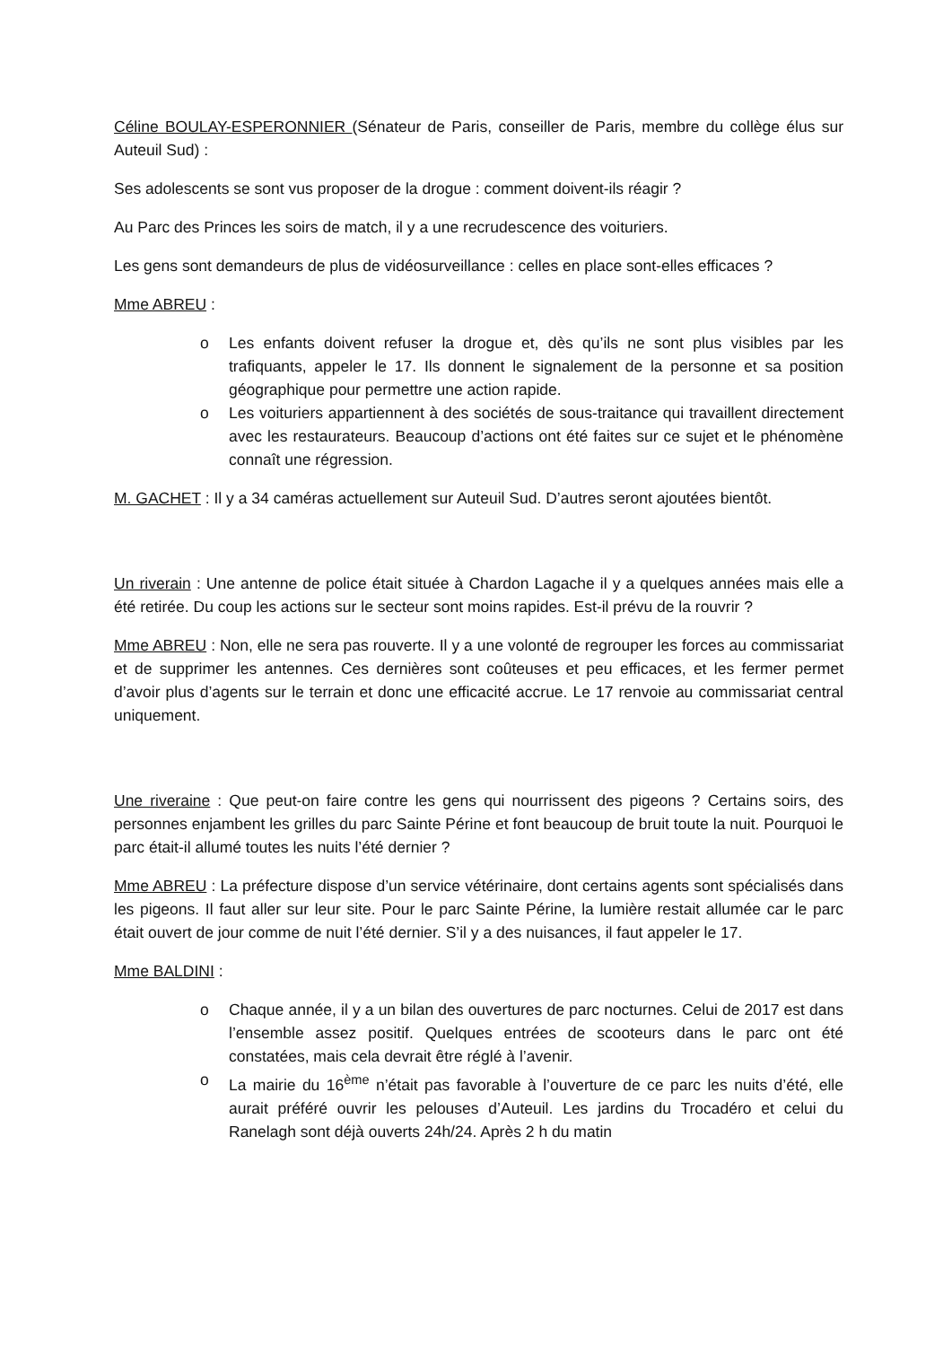Céline BOULAY-ESPERONNIER (Sénateur de Paris, conseiller de Paris, membre du collège élus sur Auteuil Sud) :
Ses adolescents se sont vus proposer de la drogue : comment doivent-ils réagir ?
Au Parc des Princes les soirs de match, il y a une recrudescence des voituriers.
Les gens sont demandeurs de plus de vidéosurveillance : celles en place sont-elles efficaces ?
Mme ABREU :
o Les enfants doivent refuser la drogue et, dès qu’ils ne sont plus visibles par les trafiquants, appeler le 17. Ils donnent le signalement de la personne et sa position géographique pour permettre une action rapide.
o Les voituriers appartiennent à des sociétés de sous-traitance qui travaillent directement avec les restaurateurs. Beaucoup d’actions ont été faites sur ce sujet et le phénomène connaît une régression.
M. GACHET : Il y a 34 caméras actuellement sur Auteuil Sud. D’autres seront ajoutées bientôt.
Un riverain : Une antenne de police était située à Chardon Lagache il y a quelques années mais elle a été retirée. Du coup les actions sur le secteur sont moins rapides. Est-il prévu de la rouvrir ?
Mme ABREU : Non, elle ne sera pas rouverte. Il y a une volonté de regrouper les forces au commissariat et de supprimer les antennes. Ces dernières sont coûteuses et peu efficaces, et les fermer permet d’avoir plus d’agents sur le terrain et donc une efficacité accrue. Le 17 renvoie au commissariat central uniquement.
Une riveraine : Que peut-on faire contre les gens qui nourrissent des pigeons ? Certains soirs, des personnes enjambent les grilles du parc Sainte Périne et font beaucoup de bruit toute la nuit. Pourquoi le parc était-il allumé toutes les nuits l’été dernier ?
Mme ABREU : La préfecture dispose d’un service vétérinaire, dont certains agents sont spécialisés dans les pigeons. Il faut aller sur leur site. Pour le parc Sainte Périne, la lumière restait allumée car le parc était ouvert de jour comme de nuit l’été dernier. S’il y a des nuisances, il faut appeler le 17.
Mme BALDINI :
o Chaque année, il y a un bilan des ouvertures de parc nocturnes. Celui de 2017 est dans l’ensemble assez positif. Quelques entrées de scooteurs dans le parc ont été constatées, mais cela devrait être réglé à l’avenir.
o La mairie du 16<sup>ème</sup> n’était pas favorable à l’ouverture de ce parc les nuits d’été, elle aurait préféré ouvrir les pelouses d’Auteuil. Les jardins du Trocadéro et celui du Ranelagh sont déjà ouverts 24h/24. Après 2 h du matin